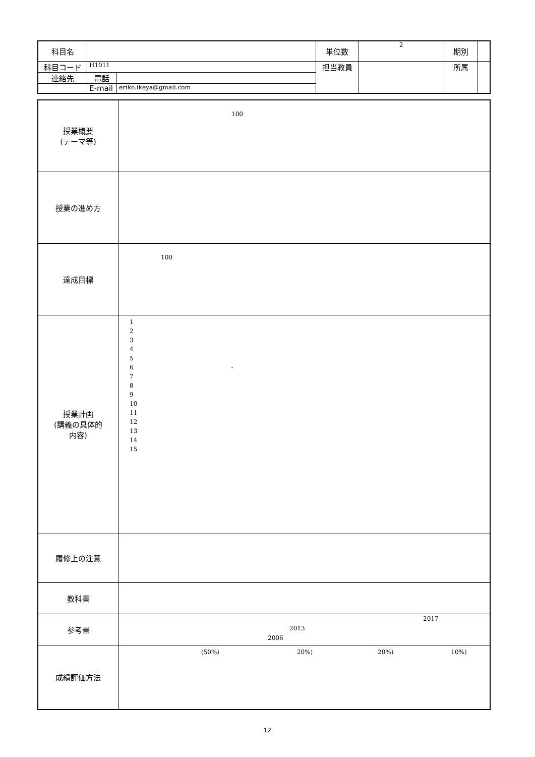| 科目名 | | | 単位数 | 2 | 期別 | |
| 科目コード | H1011 | | 担当教員 | | 所属 | |
| 連絡先 | 電話 | | | | | |
| | E-mail | eriko.ikeya@gmail.com | | | | |
| 授業概要 (テーマ等) | 100 |
| 授業の進め方 | |
| 達成目標 | 100 |
| 授業計画 (講義の具体的 内容) | 1 2 3 4 5 6 - 7 8 9 10 11 12 13 14 15 |
| 履修上の注意 | |
| 教科書 | |
| 参考書 | 2017 2013 2006 |
| 成績評価方法 | (50%) 20%) 20%) 10%) |
12